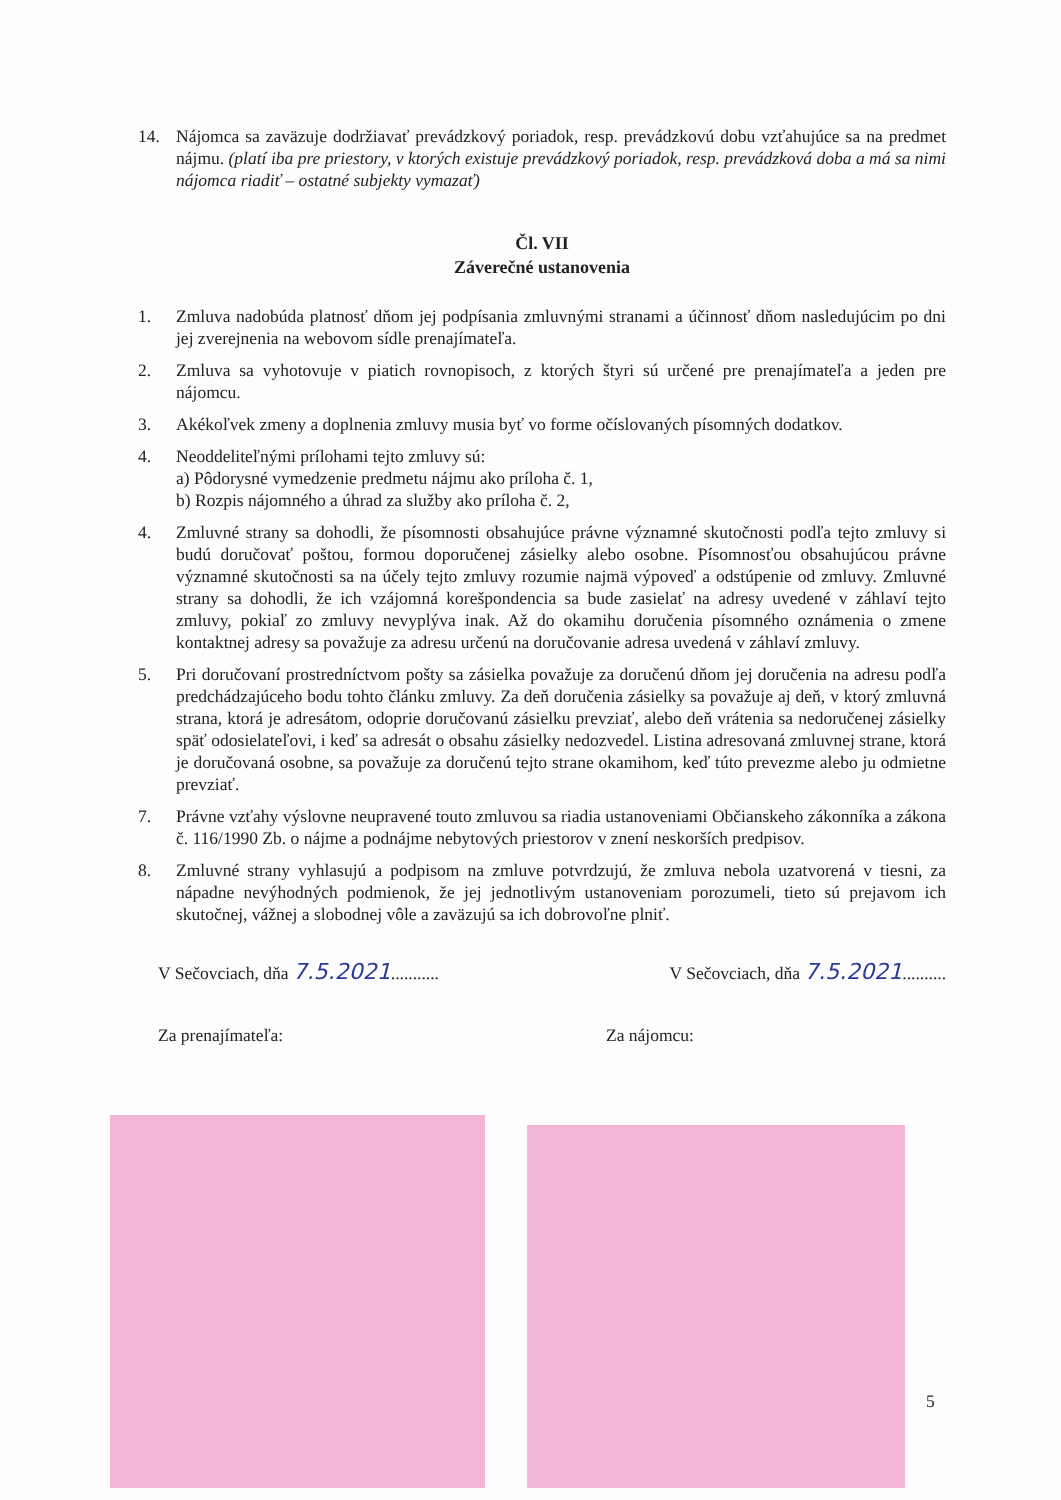14. Nájomca sa zaväzuje dodržiavať prevádzkový poriadok, resp. prevádzkovú dobu vzťahujúce sa na predmet nájmu. (platí iba pre priestory, v ktorých existuje prevádzkový poriadok, resp. prevádzková doba a má sa nimi nájomca riadiť – ostatné subjekty vymazať)
Čl. VII
Záverečné ustanovenia
1. Zmluva nadobúda platnosť dňom jej podpísania zmluvnými stranami a účinnosť dňom nasledujúcim po dni jej zverejnenia na webovom sídle prenajímateľa.
2. Zmluva sa vyhotovuje v piatich rovnopisoch, z ktorých štyri sú určené pre prenajímateľa a jeden pre nájomcu.
3. Akékoľvek zmeny a doplnenia zmluvy musia byť vo forme očíslovaných písomných dodatkov.
4. Neoddeliteľnými prílohami tejto zmluvy sú:
a) Pôdorysné vymedzenie predmetu nájmu ako príloha č. 1,
b) Rozpis nájomného a úhrad za služby ako príloha č. 2,
4. Zmluvné strany sa dohodli, že písomnosti obsahujúce právne významné skutočnosti podľa tejto zmluvy si budú doručovať poštou, formou doporučenej zásielky alebo osobne. Písomnosťou obsahujúcou právne významné skutočnosti sa na účely tejto zmluvy rozumie najmä výpoveď a odstúpenie od zmluvy. Zmluvné strany sa dohodli, že ich vzájomná korešpondencia sa bude zasielať na adresy uvedené v záhlaví tejto zmluvy, pokiaľ zo zmluvy nevyplýva inak. Až do okamihu doručenia písomného oznámenia o zmene kontaktnej adresy sa považuje za adresu určenú na doručovanie adresa uvedená v záhlaví zmluvy.
5. Pri doručovaní prostredníctvom pošty sa zásielka považuje za doručenú dňom jej doručenia na adresu podľa predchádzajúceho bodu tohto článku zmluvy. Za deň doručenia zásielky sa považuje aj deň, v ktorý zmluvná strana, ktorá je adresátom, odoprie doručovanú zásielku prevziať, alebo deň vrátenia sa nedoručenej zásielky späť odosielateľovi, i keď sa adresát o obsahu zásielky nedozvedel. Listina adresovaná zmluvnej strane, ktorá je doručovaná osobne, sa považuje za doručenú tejto strane okamihom, keď túto prevezme alebo ju odmietne prevziať.
7. Právne vzťahy výslovne neupravené touto zmluvou sa riadia ustanoveniami Občianskeho zákonníka a zákona č. 116/1990 Zb. o nájme a podnájme nebytových priestorov v znení neskorších predpisov.
8. Zmluvné strany vyhlasujú a podpisom na zmluve potvrdzujú, že zmluva nebola uzatvorená v tiesni, za nápadne nevýhodných podmienok, že jej jednotlivým ustanoveniam porozumeli, tieto sú prejavom ich skutočnej, vážnej a slobodnej vôle a zaväzujú sa ich dobrovoľne plniť.
V Sečovciach, dňa 7.5.2021...........
V Sečovciach, dňa 7.5.2021..........
Za prenajímateľa: Za nájomcu:
5